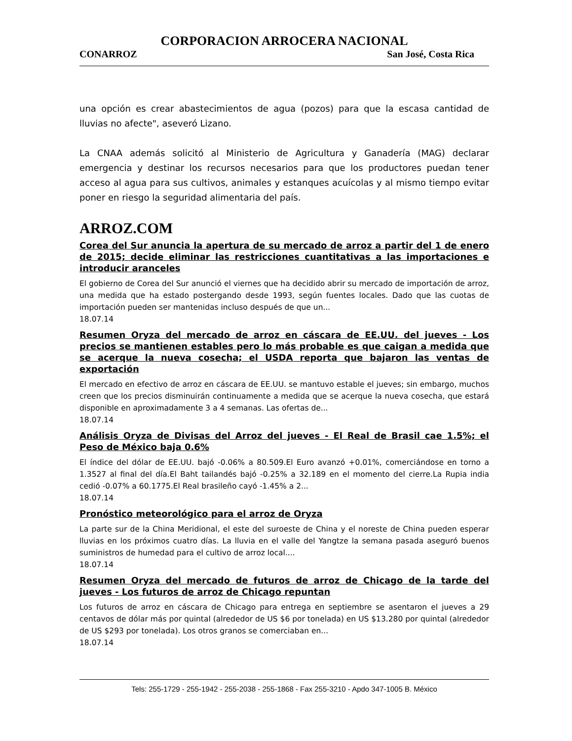CORPORACION ARROCERA NACIONAL
CONARROZ San José, Costa Rica
una opción es crear abastecimientos de agua (pozos) para que la escasa cantidad de lluvias no afecte", aseveró Lizano.
La CNAA además solicitó al Ministerio de Agricultura y Ganadería (MAG) declarar emergencia y destinar los recursos necesarios para que los productores puedan tener acceso al agua para sus cultivos, animales y estanques acuícolas y al mismo tiempo evitar poner en riesgo la seguridad alimentaria del país.
ARROZ.COM
Corea del Sur anuncia la apertura de su mercado de arroz a partir del 1 de enero de 2015; decide eliminar las restricciones cuantitativas a las importaciones e introducir aranceles
El gobierno de Corea del Sur anunció el viernes que ha decidido abrir su mercado de importación de arroz, una medida que ha estado postergando desde 1993, según fuentes locales. Dado que las cuotas de importación pueden ser mantenidas incluso después de que un...
18.07.14
Resumen Oryza del mercado de arroz en cáscara de EE.UU. del jueves - Los precios se mantienen estables pero lo más probable es que caigan a medida que se acerque la nueva cosecha; el USDA reporta que bajaron las ventas de exportación
El mercado en efectivo de arroz en cáscara de EE.UU. se mantuvo estable el jueves; sin embargo, muchos creen que los precios disminuirán continuamente a medida que se acerque la nueva cosecha, que estará disponible en aproximadamente 3 a 4 semanas. Las ofertas de...
18.07.14
Análisis Oryza de Divisas del Arroz del jueves - El Real de Brasil cae 1.5%; el Peso de México baja 0.6%
El índice del dólar de EE.UU. bajó -0.06% a 80.509.El Euro avanzó +0.01%, comerciándose en torno a 1.3527 al final del día.El Baht tailandés bajó -0.25% a 32.189 en el momento del cierre.La Rupia india cedió -0.07% a 60.1775.El Real brasileño cayó -1.45% a 2...
18.07.14
Pronóstico meteorológico para el arroz de Oryza
La parte sur de la China Meridional, el este del suroeste de China y el noreste de China pueden esperar lluvias en los próximos cuatro días. La lluvia en el valle del Yangtze la semana pasada aseguró buenos suministros de humedad para el cultivo de arroz local....
18.07.14
Resumen Oryza del mercado de futuros de arroz de Chicago de la tarde del jueves - Los futuros de arroz de Chicago repuntan
Los futuros de arroz en cáscara de Chicago para entrega en septiembre se asentaron el jueves a 29 centavos de dólar más por quintal (alrededor de US $6 por tonelada) en US $13.280 por quintal (alrededor de US $293 por tonelada). Los otros granos se comerciaban en...
18.07.14
Tels: 255-1729 - 255-1942 - 255-2038 - 255-1868 - Fax 255-3210 - Apdo 347-1005 B. México